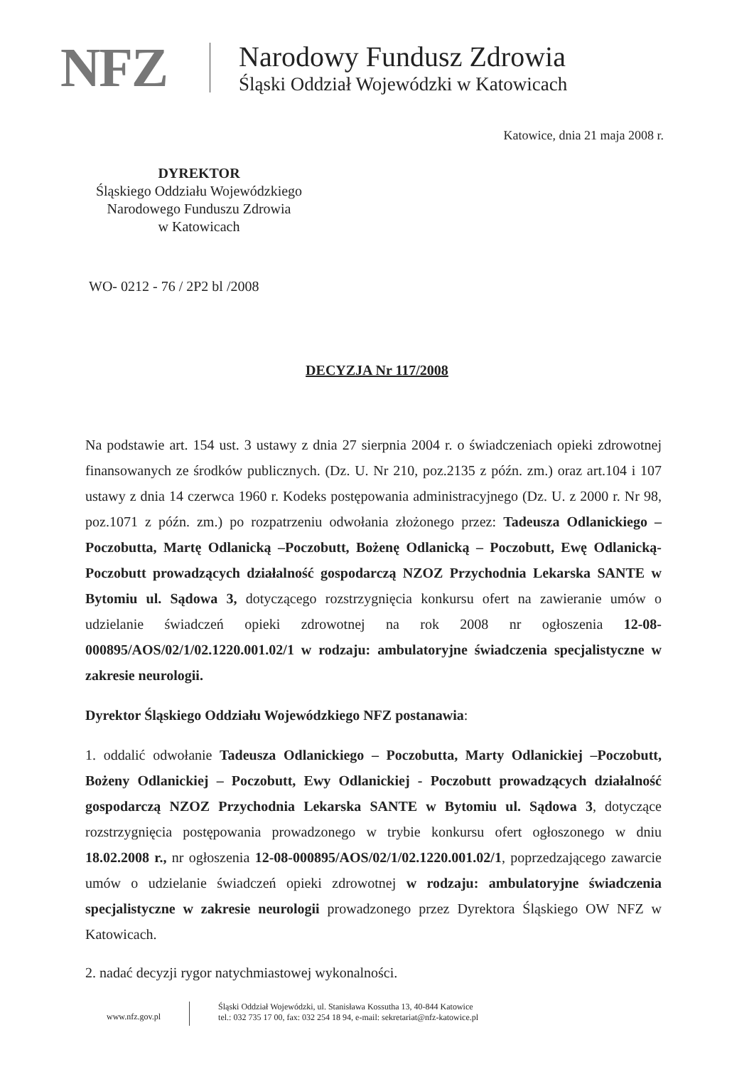NFZ
Narodowy Fundusz Zdrowia
Śląski Oddział Wojewódzki w Katowicach
Katowice, dnia 21 maja 2008 r.
DYREKTOR
Śląskiego Oddziału Wojewódzkiego
Narodowego Funduszu Zdrowia
w Katowicach
WO- 0212 - 76 / 2P2 bl /2008
DECYZJA Nr 117/2008
Na podstawie art. 154 ust. 3 ustawy z dnia 27 sierpnia 2004 r. o świadczeniach opieki zdrowotnej finansowanych ze środków publicznych. (Dz. U. Nr 210, poz.2135 z późn. zm.) oraz art.104 i 107 ustawy z dnia 14 czerwca 1960 r. Kodeks postępowania administracyjnego (Dz. U. z 2000 r. Nr 98, poz.1071 z późn. zm.) po rozpatrzeniu odwołania złożonego przez: Tadeusza Odlanickiego – Poczobutta, Martę Odlanicką –Poczobutt, Bożenę Odlanicką – Poczobutt, Ewę Odlanicką-Poczobutt prowadzących działalność gospodarczą NZOZ Przychodnia Lekarska SANTE w Bytomiu ul. Sądowa 3, dotyczącego rozstrzygnięcia konkursu ofert na zawieranie umów o udzielanie świadczeń opieki zdrowotnej na rok 2008 nr ogłoszenia 12-08-000895/AOS/02/1/02.1220.001.02/1 w rodzaju: ambulatoryjne świadczenia specjalistyczne w zakresie neurologii.
Dyrektor Śląskiego Oddziału Wojewódzkiego NFZ postanawia:
1. oddalić odwołanie Tadeusza Odlanickiego – Poczobutta, Marty Odlanickiej –Poczobutt, Bożeny Odlanickiej – Poczobutt, Ewy Odlanickiej - Poczobutt prowadzących działalność gospodarczą NZOZ Przychodnia Lekarska SANTE w Bytomiu ul. Sądowa 3, dotyczące rozstrzygnięcia postępowania prowadzonego w trybie konkursu ofert ogłoszonego w dniu 18.02.2008 r., nr ogłoszenia 12-08-000895/AOS/02/1/02.1220.001.02/1, poprzedzającego zawarcie umów o udzielanie świadczeń opieki zdrowotnej w rodzaju: ambulatoryjne świadczenia specjalistyczne w zakresie neurologii prowadzonego przez Dyrektora Śląskiego OW NFZ w Katowicach.
2. nadać decyzji rygor natychmiastowej wykonalności.
www.nfz.gov.pl
Śląski Oddział Wojewódzki, ul. Stanisława Kossutha 13, 40-844 Katowice
tel.: 032 735 17 00, fax: 032 254 18 94, e-mail: sekretariat@nfz-katowice.pl